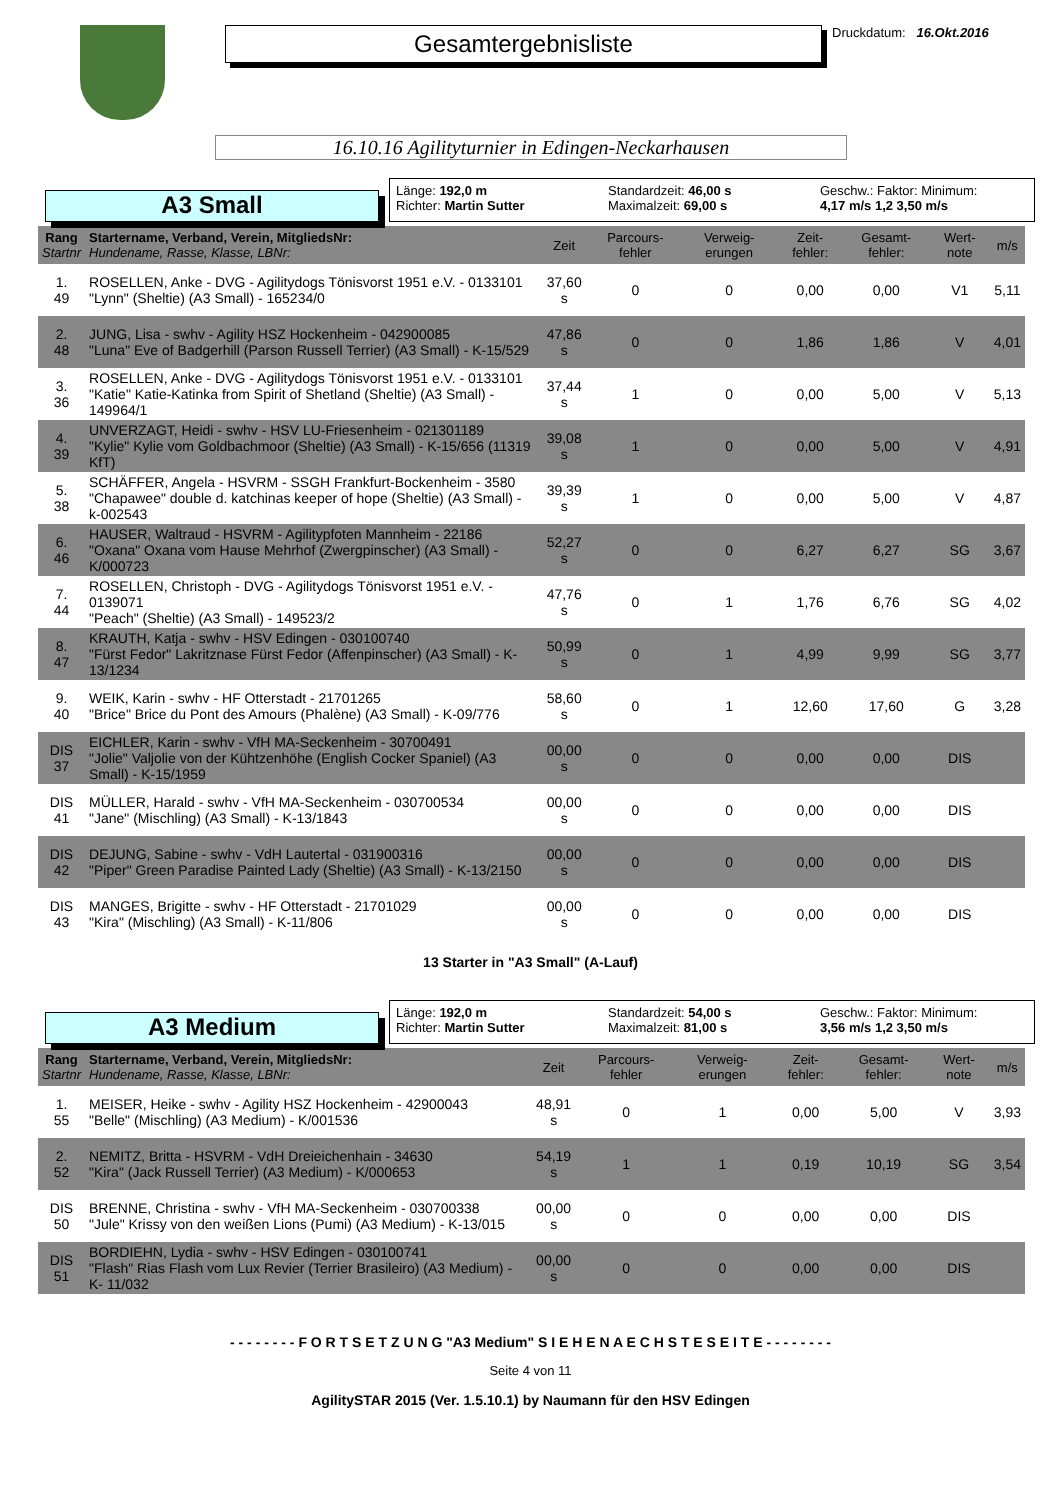Gesamtergebnisliste
Druckdatum: 16.Okt.2016
16.10.16 Agilityturnier in Edingen-Neckarhausen
A3 Small
Länge: 192,0 m
Richter: Martin Sutter
Standardzeit: 46,00 s
Maximalzeit: 69,00 s
Geschw.: Faktor: Minimum:
4,17 m/s 1,2 3,50 m/s
| Rang Startnr | Startername, Verband, Verein, MitgliedsNr: Hundename, Rasse, Klasse, LBNr: | Zeit | Parcours-fehler | Verweig-erungen | Zeit-fehler: | Gesamt-fehler: | Wert-note | m/s |
| --- | --- | --- | --- | --- | --- | --- | --- | --- |
| 1. 49 | ROSELLEN, Anke - DVG - Agilitydogs Tönisvorst 1951 e.V. - 0133101 "Lynn" (Sheltie) (A3 Small) - 165234/0 | 37,60 s | 0 | 0 | 0,00 | 0,00 | V1 | 5,11 |
| 2. 48 | JUNG, Lisa - swhv - Agility HSZ Hockenheim - 042900085 "Luna" Eve of Badgerhill (Parson Russell Terrier) (A3 Small) - K-15/529 | 47,86 s | 0 | 0 | 1,86 | 1,86 | V | 4,01 |
| 3. 36 | ROSELLEN, Anke - DVG - Agilitydogs Tönisvorst 1951 e.V. - 0133101 "Katie" Katie-Katinka from Spirit of Shetland (Sheltie) (A3 Small) - 149964/1 | 37,44 s | 1 | 0 | 0,00 | 5,00 | V | 5,13 |
| 4. 39 | UNVERZAGT, Heidi - swhv - HSV LU-Friesenheim - 021301189 "Kylie" Kylie vom Goldbachmoor (Sheltie) (A3 Small) - K-15/656 (11319 KfT) | 39,08 s | 1 | 0 | 0,00 | 5,00 | V | 4,91 |
| 5. 38 | SCHÄFFER, Angela - HSVRM - SSGH Frankfurt-Bockenheim - 3580 "Chapawee" double d. katchinas keeper of hope (Sheltie) (A3 Small) - k-002543 | 39,39 s | 1 | 0 | 0,00 | 5,00 | V | 4,87 |
| 6. 46 | HAUSER, Waltraud - HSVRM - Agilitypfoten Mannheim - 22186 "Oxana" Oxana vom Hause Mehrhof (Zwergpinscher) (A3 Small) - K/000723 | 52,27 s | 0 | 0 | 6,27 | 6,27 | SG | 3,67 |
| 7. 44 | ROSELLEN, Christoph - DVG - Agilitydogs Tönisvorst 1951 e.V. - 0139071 "Peach" (Sheltie) (A3 Small) - 149523/2 | 47,76 s | 0 | 1 | 1,76 | 6,76 | SG | 4,02 |
| 8. 47 | KRAUTH, Katja - swhv - HSV Edingen - 030100740 "Fürst Fedor" Lakritznase Fürst Fedor (Affenpinscher) (A3 Small) - K-13/1234 | 50,99 s | 0 | 1 | 4,99 | 9,99 | SG | 3,77 |
| 9. 40 | WEIK, Karin - swhv - HF Otterstadt - 21701265 "Brice" Brice du Pont des Amours (Phalène) (A3 Small) - K-09/776 | 58,60 s | 0 | 1 | 12,60 | 17,60 | G | 3,28 |
| DIS 37 | EICHLER, Karin - swhv - VfH MA-Seckenheim - 30700491 "Jolie" Valjolie von der Kühtzenhöhe (English Cocker Spaniel) (A3 Small) - K-15/1959 | 00,00 s | 0 | 0 | 0,00 | 0,00 | DIS | |
| DIS 41 | MÜLLER, Harald - swhv - VfH MA-Seckenheim - 030700534 "Jane" (Mischling) (A3 Small) - K-13/1843 | 00,00 s | 0 | 0 | 0,00 | 0,00 | DIS | |
| DIS 42 | DEJUNG, Sabine - swhv - VdH Lautertal - 031900316 "Piper" Green Paradise Painted Lady (Sheltie) (A3 Small) - K-13/2150 | 00,00 s | 0 | 0 | 0,00 | 0,00 | DIS | |
| DIS 43 | MANGES, Brigitte - swhv - HF Otterstadt - 21701029 "Kira" (Mischling) (A3 Small) - K-11/806 | 00,00 s | 0 | 0 | 0,00 | 0,00 | DIS | |
13 Starter in "A3 Small" (A-Lauf)
A3 Medium
Länge: 192,0 m
Richter: Martin Sutter
Standardzeit: 54,00 s
Maximalzeit: 81,00 s
Geschw.: Faktor: Minimum:
3,56 m/s 1,2 3,50 m/s
| Rang Startnr | Startername, Verband, Verein, MitgliedsNr: Hundename, Rasse, Klasse, LBNr: | Zeit | Parcours-fehler | Verweig-erungen | Zeit-fehler: | Gesamt-fehler: | Wert-note | m/s |
| --- | --- | --- | --- | --- | --- | --- | --- | --- |
| 1. 55 | MEISER, Heike - swhv - Agility HSZ Hockenheim - 42900043 "Belle" (Mischling) (A3 Medium) - K/001536 | 48,91 s | 0 | 1 | 0,00 | 5,00 | V | 3,93 |
| 2. 52 | NEMITZ, Britta - HSVRM - VdH Dreieichenhain - 34630 "Kira" (Jack Russell Terrier) (A3 Medium) - K/000653 | 54,19 s | 1 | 1 | 0,19 | 10,19 | SG | 3,54 |
| DIS 50 | BRENNE, Christina - swhv - VfH MA-Seckenheim - 030700338 "Jule" Krissy von den weißen Lions (Pumi) (A3 Medium) - K-13/015 | 00,00 s | 0 | 0 | 0,00 | 0,00 | DIS | |
| DIS 51 | BORDIEHN, Lydia - swhv - HSV Edingen - 030100741 "Flash" Rias Flash vom Lux Revier (Terrier Brasileiro) (A3 Medium) - K- 11/032 | 00,00 s | 0 | 0 | 0,00 | 0,00 | DIS | |
- - - - - - - - F O R T S E T Z U N G "A3 Medium" S I E H E N A E C H S T E S E I T E - - - - - - - -
Seite 4 von 11
AgilitySTAR 2015 (Ver. 1.5.10.1) by Naumann für den HSV Edingen